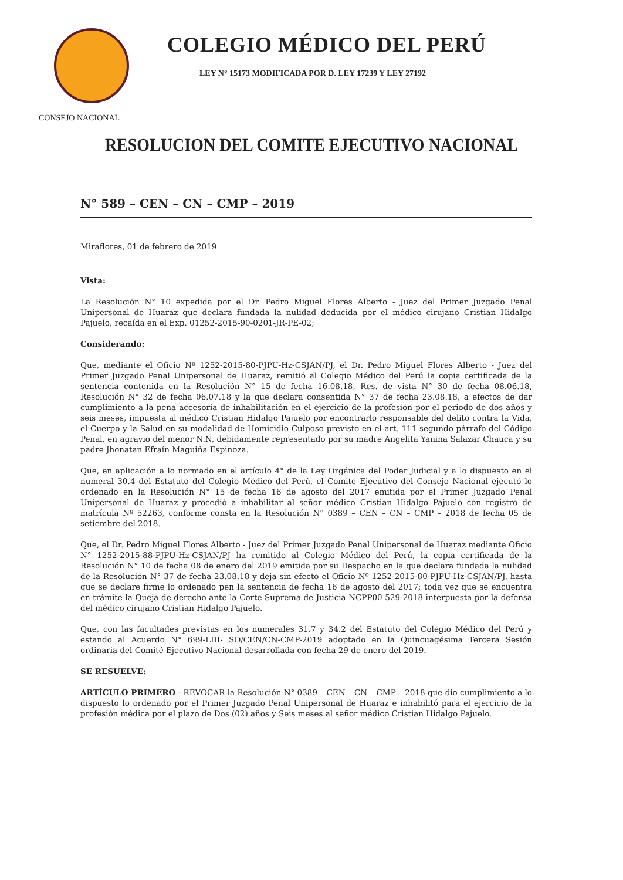COLEGIO MÉDICO DEL PERÚ
LEY N° 15173 MODIFICADA POR D. LEY 17239 Y LEY 27192
CONSEJO NACIONAL
RESOLUCION DEL COMITE EJECUTIVO NACIONAL
N° 589 – CEN – CN – CMP – 2019
Miraflores, 01 de febrero de 2019
Vista:
La Resolución N° 10 expedida por el Dr. Pedro Miguel Flores Alberto - Juez del Primer Juzgado Penal Unipersonal de Huaraz que declara fundada la nulidad deducida por el médico cirujano Cristian Hidalgo Pajuelo, recaída en el Exp. 01252-2015-90-0201-JR-PE-02;
Considerando:
Que, mediante el Oficio Nº 1252-2015-80-PJPU-Hz-CSJAN/PJ, el Dr. Pedro Miguel Flores Alberto - Juez del Primer Juzgado Penal Unipersonal de Huaraz, remitió al Colegio Médico del Perú la copia certificada de la sentencia contenida en la Resolución N° 15 de fecha 16.08.18, Res. de vista N° 30 de fecha 08.06.18, Resolución N° 32 de fecha 06.07.18 y la que declara consentida N° 37 de fecha 23.08.18, a efectos de dar cumplimiento a la pena accesoria de inhabilitación en el ejercicio de la profesión por el periodo de dos años y seis meses, impuesta al médico Cristian Hidalgo Pajuelo por encontrarlo responsable del delito contra la Vida, el Cuerpo y la Salud en su modalidad de Homicidio Culposo previsto en el art. 111 segundo párrafo del Código Penal, en agravio del menor N.N, debidamente representado por su madre Angelita Yanina Salazar Chauca y su padre Jhonatan Efraín Maguiña Espinoza.
Que, en aplicación a lo normado en el artículo 4° de la Ley Orgánica del Poder Judicial y a lo dispuesto en el numeral 30.4 del Estatuto del Colegio Médico del Perú, el Comité Ejecutivo del Consejo Nacional ejecutó lo ordenado en la Resolución N° 15 de fecha 16 de agosto del 2017 emitida por el Primer Juzgado Penal Unipersonal de Huaraz y procedió a inhabilitar al señor médico Cristian Hidalgo Pajuelo con registro de matrícula Nº 52263, conforme consta en la Resolución N° 0389 – CEN – CN – CMP – 2018 de fecha 05 de setiembre del 2018.
Que, el Dr. Pedro Miguel Flores Alberto - Juez del Primer Juzgado Penal Unipersonal de Huaraz mediante Oficio N° 1252-2015-88-PJPU-Hz-CSJAN/PJ ha remitido al Colegio Médico del Perú, la copia certificada de la Resolución N° 10 de fecha 08 de enero del 2019 emitida por su Despacho en la que declara fundada la nulidad de la Resolución N° 37 de fecha 23.08.18 y deja sin efecto el Oficio Nº 1252-2015-80-PJPU-Hz-CSJAN/PJ, hasta que se declare firme lo ordenado pen la sentencia de fecha 16 de agosto del 2017; toda vez que se encuentra en trámite la Queja de derecho ante la Corte Suprema de Justicia NCPP00 529-2018 interpuesta por la defensa del médico cirujano Cristian Hidalgo Pajuelo.
Que, con las facultades previstas en los numerales 31.7 y 34.2 del Estatuto del Colegio Médico del Perú y estando al Acuerdo N° 699-LIII- SO/CEN/CN-CMP-2019 adoptado en la Quincuagésima Tercera Sesión ordinaria del Comité Ejecutivo Nacional desarrollada con fecha 29 de enero del 2019.
SE RESUELVE:
ARTÍCULO PRIMERO.- REVOCAR la Resolución N° 0389 – CEN – CN – CMP – 2018 que dio cumplimiento a lo dispuesto lo ordenado por el Primer Juzgado Penal Unipersonal de Huaraz e inhabilitó para el ejercicio de la profesión médica por el plazo de Dos (02) años y Seis meses al señor médico Cristian Hidalgo Pajuelo.